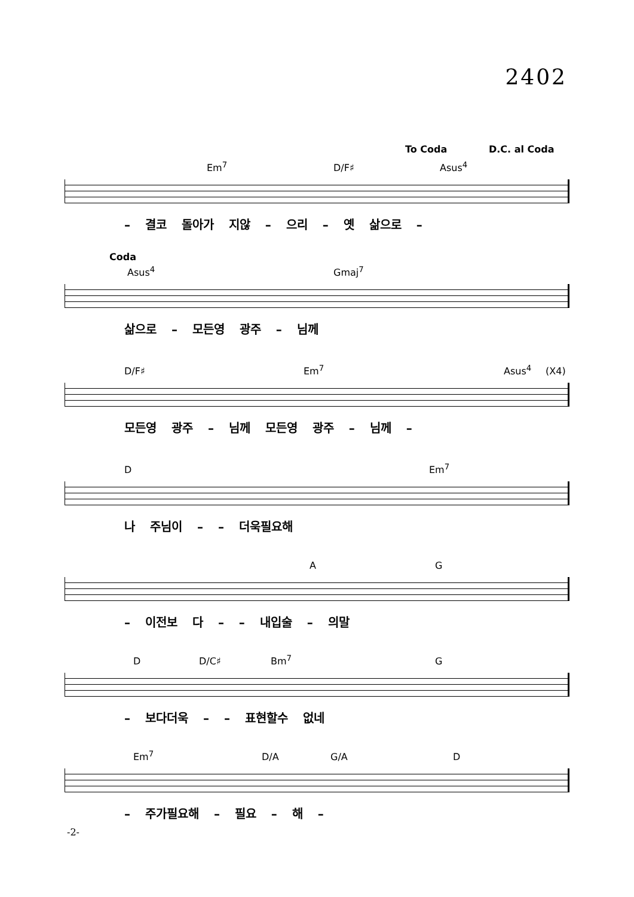2402
To Coda D.C. al Coda
Em<sup>7</sup> D/F♯ Asus<sup>4</sup>
– 결코 돌아가 지않 – 으리 – 옛 삶으로 –
Coda
Asus<sup>4</sup> Gmaj<sup>7</sup>
삶으로 – 모든영 광주 – 님께
D/F♯ Em<sup>7</sup> Asus<sup>4</sup> (X4)
모든영 광주 – 님께 모든영 광주 – 님께 –
D Em<sup>7</sup>
나 주님이 – – 더욱필요해
A G
– 이전보 다 – – 내입술 – 의말
D D/C♯ Bm<sup>7</sup> G
– 보다더욱 – – 표현할수 없네
Em<sup>7</sup> D/A G/A D
– 주가필요해 – 필요 – 해 –
-2-